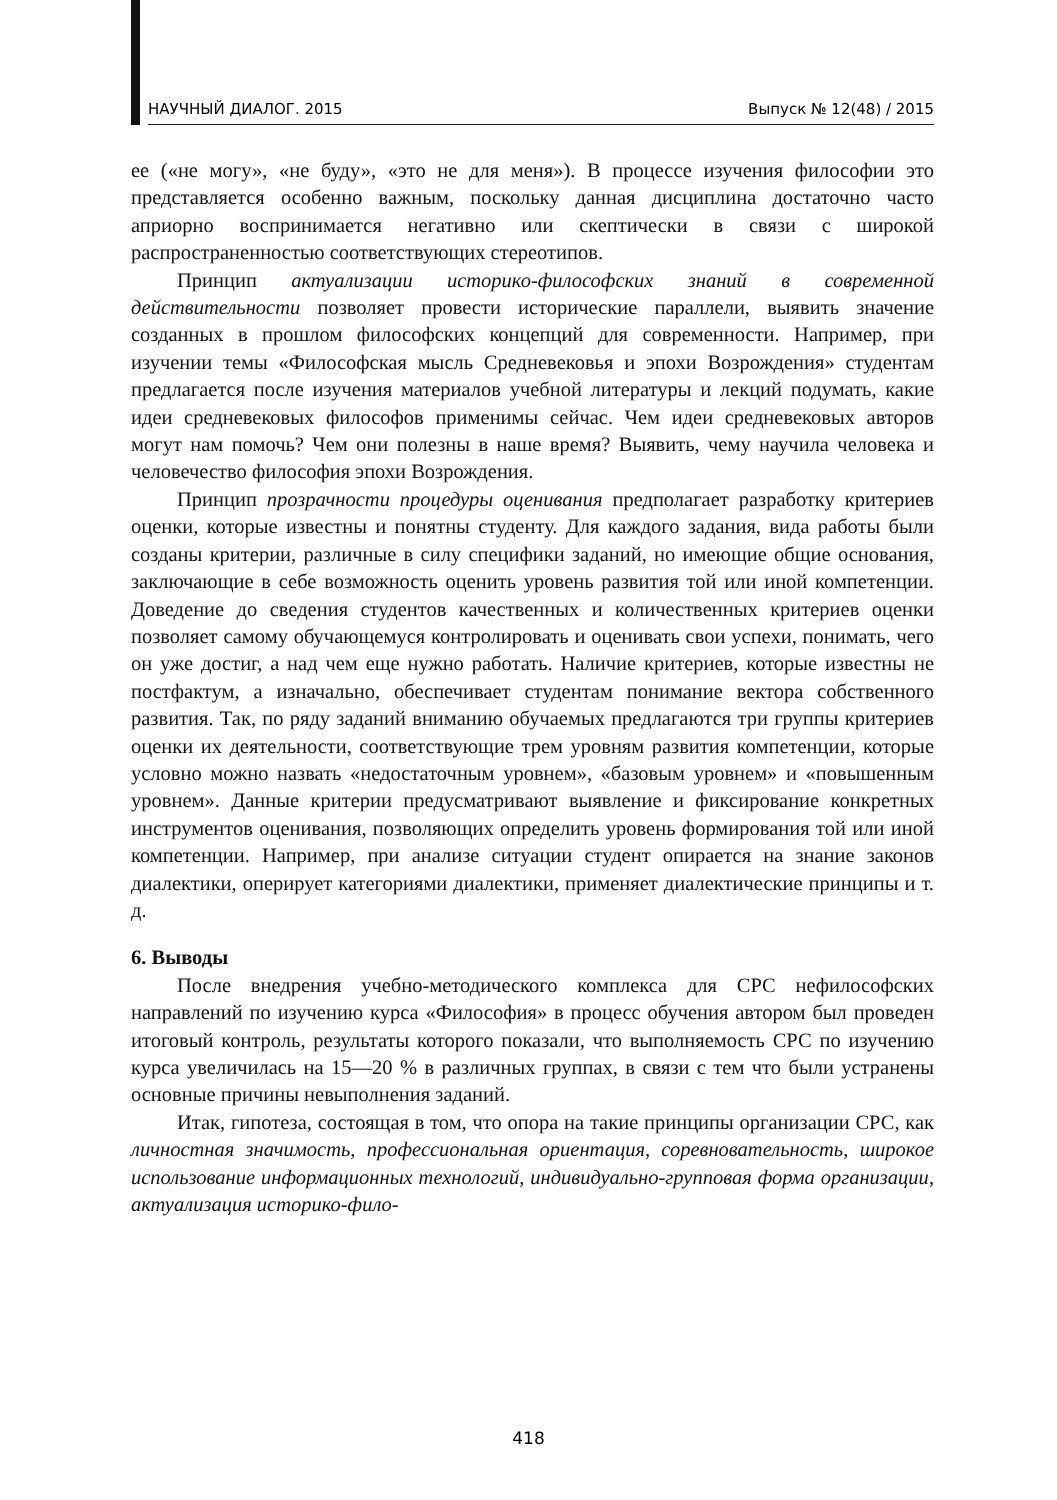НАУЧНЫЙ ДИАЛОГ. 2015 Выпуск № 12(48) / 2015
ее («не могу», «не буду», «это не для меня»). В процессе изучения философии это представляется особенно важным, поскольку данная дисциплина достаточно часто априорно воспринимается негативно или скептически в связи с широкой распространенностью соответствующих стереотипов.
Принцип актуализации историко-философских знаний в современной действительности позволяет провести исторические параллели, выявить значение созданных в прошлом философских концепций для современности. Например, при изучении темы «Философская мысль Средневековья и эпохи Возрождения» студентам предлагается после изучения материалов учебной литературы и лекций подумать, какие идеи средневековых философов применимы сейчас. Чем идеи средневековых авторов могут нам помочь? Чем они полезны в наше время? Выявить, чему научила человека и человечество философия эпохи Возрождения.
Принцип прозрачности процедуры оценивания предполагает разработку критериев оценки, которые известны и понятны студенту. Для каждого задания, вида работы были созданы критерии, различные в силу специфики заданий, но имеющие общие основания, заключающие в себе возможность оценить уровень развития той или иной компетенции. Доведение до сведения студентов качественных и количественных критериев оценки позволяет самому обучающемуся контролировать и оценивать свои успехи, понимать, чего он уже достиг, а над чем еще нужно работать. Наличие критериев, которые известны не постфактум, а изначально, обеспечивает студентам понимание вектора собственного развития. Так, по ряду заданий вниманию обучаемых предлагаются три группы критериев оценки их деятельности, соответствующие трем уровням развития компетенции, которые условно можно назвать «недостаточным уровнем», «базовым уровнем» и «повышенным уровнем». Данные критерии предусматривают выявление и фиксирование конкретных инструментов оценивания, позволяющих определить уровень формирования той или иной компетенции. Например, при анализе ситуации студент опирается на знание законов диалектики, оперирует категориями диалектики, применяет диалектические принципы и т. д.
6. Выводы
После внедрения учебно-методического комплекса для СРС нефилософских направлений по изучению курса «Философия» в процесс обучения автором был проведен итоговый контроль, результаты которого показали, что выполняемость СРС по изучению курса увеличилась на 15—20 % в различных группах, в связи с тем что были устранены основные причины невыполнения заданий.
Итак, гипотеза, состоящая в том, что опора на такие принципы организации СРС, как личностная значимость, профессиональная ориентация, соревновательность, широкое использование информационных технологий, индивидуально-групповая форма организации, актуализация историко-фило-
418